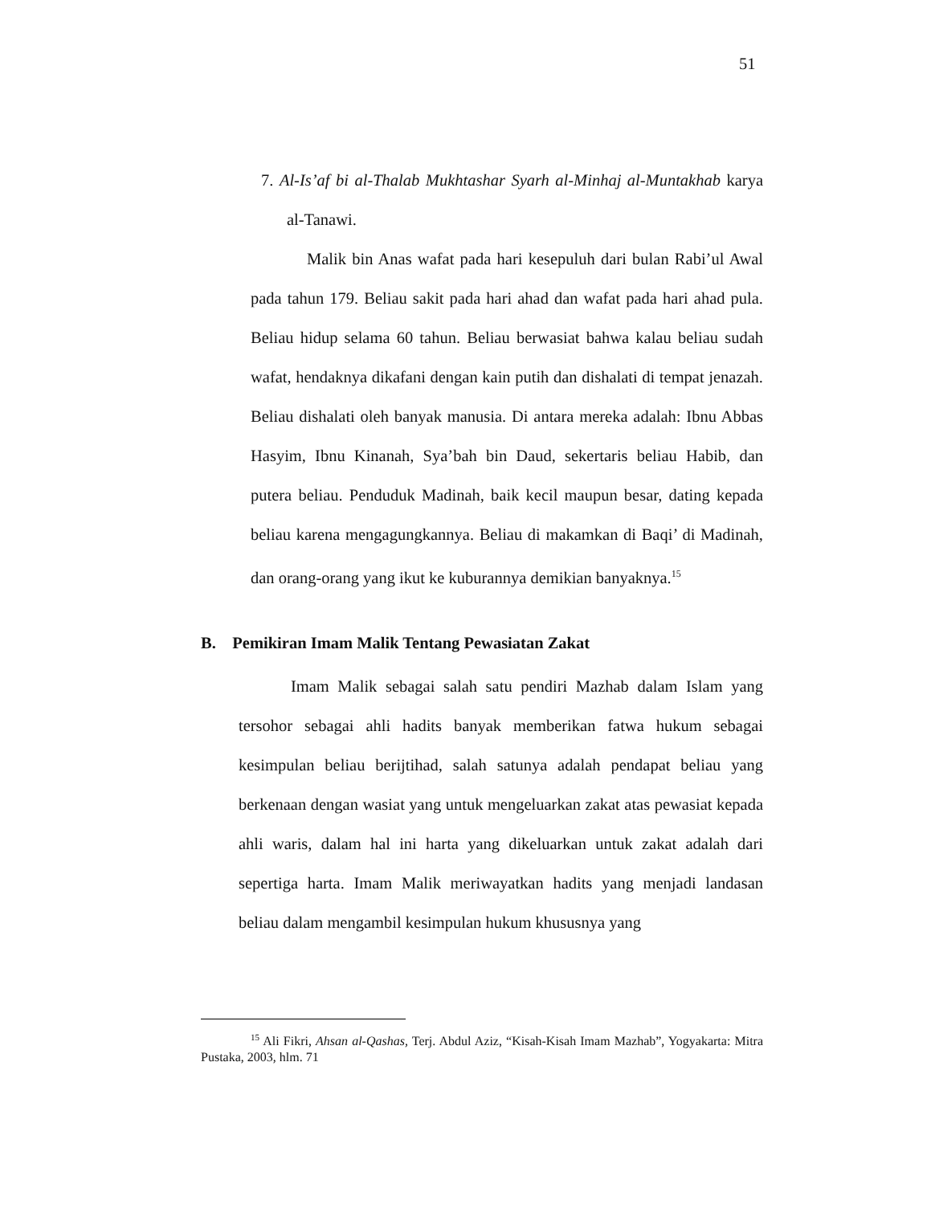51
7. Al-Is’af bi al-Thalab Mukhtashar Syarh al-Minhaj al-Muntakhab karya al-Tanawi.
Malik bin Anas wafat pada hari kesepuluh dari bulan Rabi’ul Awal pada tahun 179. Beliau sakit pada hari ahad dan wafat pada hari ahad pula. Beliau hidup selama 60 tahun. Beliau berwasiat bahwa kalau beliau sudah wafat, hendaknya dikafani dengan kain putih dan dishalati di tempat jenazah. Beliau dishalati oleh banyak manusia. Di antara mereka adalah: Ibnu Abbas Hasyim, Ibnu Kinanah, Sya’bah bin Daud, sekertaris beliau Habib, dan putera beliau. Penduduk Madinah, baik kecil maupun besar, dating kepada beliau karena mengagungkannya. Beliau di makamkan di Baqi’ di Madinah, dan orang-orang yang ikut ke kuburannya demikian banyaknya.<sup>15</sup>
B. Pemikiran Imam Malik Tentang Pewasiatan Zakat
Imam Malik sebagai salah satu pendiri Mazhab dalam Islam yang tersohor sebagai ahli hadits banyak memberikan fatwa hukum sebagai kesimpulan beliau berijtihad, salah satunya adalah pendapat beliau yang berkenaan dengan wasiat yang untuk mengeluarkan zakat atas pewasiat kepada ahli waris, dalam hal ini harta yang dikeluarkan untuk zakat adalah dari sepertiga harta. Imam Malik meriwayatkan hadits yang menjadi landasan beliau dalam mengambil kesimpulan hukum khususnya yang
<sup>15</sup> Ali Fikri, Ahsan al-Qashas, Terj. Abdul Aziz, “Kisah-Kisah Imam Mazhab”, Yogyakarta: Mitra Pustaka, 2003, hlm. 71